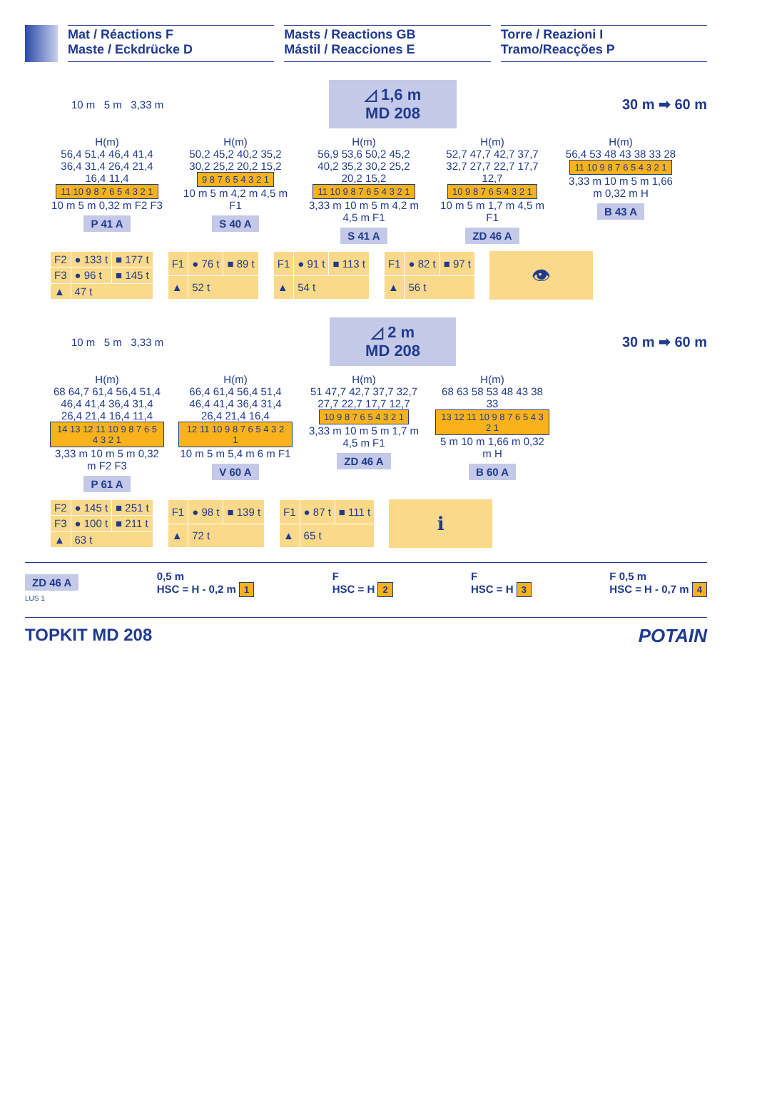Mat / Réactions F
Maste / Eckdrücke D
Masts / Reactions GB
Mástil / Reacciones E
Torre / Reazioni I
Tramo/Reacções P
10 m 5 m 3,33 m
◿ 1,6 m
MD 208
30 m ➡ 60 m
H(m)
56,4 51,4 46,4 41,4 36,4 31,4 26,4 21,4 16,4 11,4
11 10 9 8 7 6 5 4 3 2 1
10 m 5 m 0,32 m F2 F3
P 41 A
H(m)
50,2 45,2 40,2 35,2 30,2 25,2 20,2 15,2
9 8 7 6 5 4 3 2 1
10 m 5 m 4,2 m 4,5 m F1
S 40 A
H(m)
56,9 53,6 50,2 45,2 40,2 35,2 30,2 25,2 20,2 15,2
11 10 9 8 7 6 5 4 3 2 1
3,33 m 10 m 5 m 4,2 m 4,5 m F1
S 41 A
H(m)
52,7 47,7 42,7 37,7 32,7 27,7 22,7 17,7 12,7
10 9 8 7 6 5 4 3 2 1
10 m 5 m 1,7 m 4,5 m F1
ZD 46 A
H(m)
56,4 53 48 43 38 33 28
11 10 9 8 7 6 5 4 3 2 1
3,33 m 10 m 5 m 1,66 m 0,32 m H
B 43 A
| F2 | ● 133 t | ■ 177 t |
| F3 | ● 96 t | ■ 145 t |
| ▲ | 47 t | |
| F1 | ● 76 t | ■ 89 t |
| ▲ | 52 t | |
| F1 | ● 91 t | ■ 113 t |
| ▲ | 54 t | |
| F1 | ● 82 t | ■ 97 t |
| ▲ | 56 t | |
👁
10 m 5 m 3,33 m
◿ 2 m
MD 208
30 m ➡ 60 m
H(m)
68 64,7 61,4 56,4 51,4 46,4 41,4 36,4 31,4 26,4 21,4 16,4 11,4
14 13 12 11 10 9 8 7 6 5 4 3 2 1
3,33 m 10 m 5 m 0,32 m F2 F3
P 61 A
H(m)
66,4 61,4 56,4 51,4 46,4 41,4 36,4 31,4 26,4 21,4 16,4
12 11 10 9 8 7 6 5 4 3 2 1
10 m 5 m 5,4 m 6 m F1
V 60 A
H(m)
51 47,7 42,7 37,7 32,7 27,7 22,7 17,7 12,7
10 9 8 7 6 5 4 3 2 1
3,33 m 10 m 5 m 1,7 m 4,5 m F1
ZD 46 A
H(m)
68 63 58 53 48 43 38 33
13 12 11 10 9 8 7 6 5 4 3 2 1
5 m 10 m 1,66 m 0,32 m H
B 60 A
| F2 | ● 145 t | ■ 251 t |
| F3 | ● 100 t | ■ 211 t |
| ▲ | 63 t | |
| F1 | ● 98 t | ■ 139 t |
| ▲ | 72 t | |
| F1 | ● 87 t | ■ 111 t |
| ▲ | 65 t | |
ℹ
ZD 46 A
LUS 1
0,5 m
HSC = H - 0,2 m 1
F
HSC = H 2
F
HSC = H 3
F 0,5 m
HSC = H - 0,7 m 4
TOPKIT MD 208 POTAIN